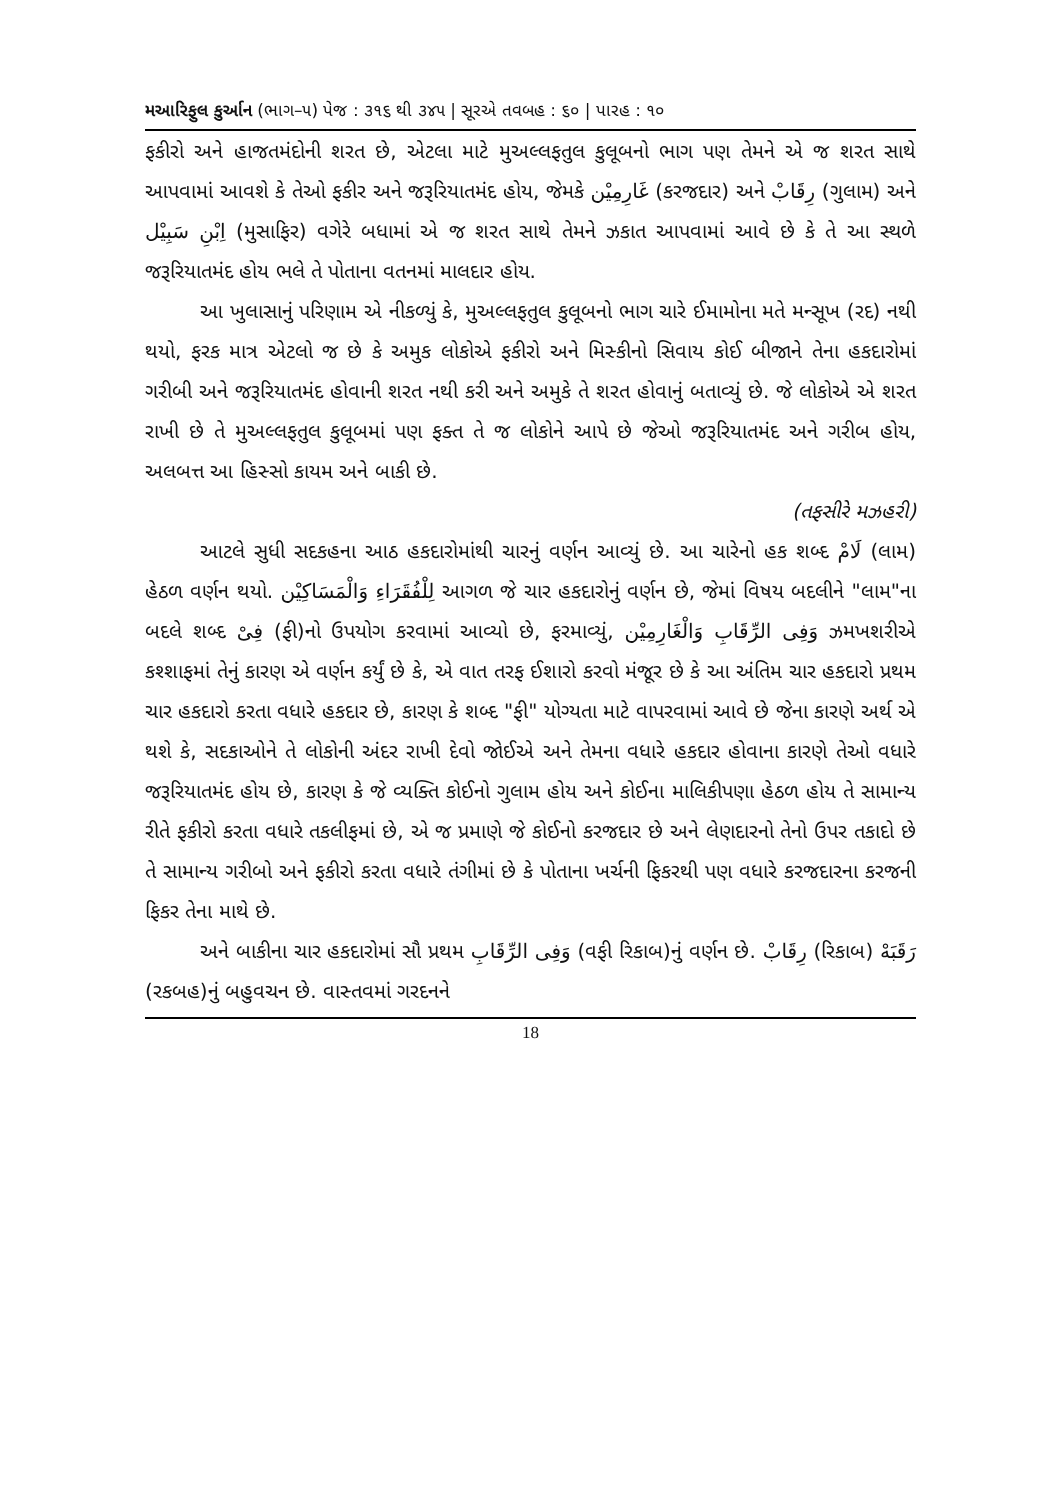મઆરિફુલ કુર્આન (ભાગ–૫) પેજ : ૩૧૬ થી ૩૪૫ | સૂરએ તવબહ : ૬૦ | પારહ : ૧૦
ફકીરો અને હાજતમંદોની શરત છે, એટલા માટે મુઅલ્લફતુલ કુલૂબનો ભાગ પણ તેમને એ જ શરત સાથે આપવામાં આવશે કે તેઓ ફકીર અને જરૂરિયાતમંદ હોય, જેમકે غَارِمِيْن (કરજદાર) અને رِقَابْ (ગુલામ) અને اِبْنِ سَبِيْل (મુસાફિર) વગેરે બધામાં એ જ શરત સાથે તેમને ઝકાત આપવામાં આવે છે કે તે આ સ્થળે જરૂરિયાતમંદ હોય ભલે તે પોતાના વતનમાં માલદાર હોય.
આ ખુલાસાનું પરિણામ એ નીકળ્યું કે, મુઅલ્લફતુલ કુલૂબનો ભાગ ચારે ઈમામોના મતે મન્સૂખ (રદ) નથી થયો, ફરક માત્ર એટલો જ છે કે અમુક લોકોએ ફકીરો અને મિસ્કીનો સિવાય કોઈ બીજાને તેના હકદારોમાં ગરીબી અને જરૂરિયાતમંદ હોવાની શરત નથી કરી અને અમુકે તે શરત હોવાનું બતાવ્યું છે. જે લોકોએ એ શરત રાખી છે તે મુઅલ્લફતુલ કુલૂબમાં પણ ફક્ત તે જ લોકોને આપે છે જેઓ જરૂરિયાતમંદ અને ગરીબ હોય, અલબત્ત આ હિસ્સો કાયમ અને બાકી છે.
(તફસીરે મઝહરી)
આટલે સુધી સદકહના આઠ હકદારોમાંથી ચારનું વર્ણન આવ્યું છે. આ ચારેનો હક શબ્દ لَامْ (લામ) હેઠળ વર્ણન થયો. لِلْفُقَرَاءِ وَالْمَسَاكِيْن આગળ જે ચાર હકદારોનું વર્ણન છે, જેમાં વિષય બદલીને "લામ"ના બદલે શબ્દ فِىْ (ફી)નો ઉપયોગ કરવામાં આવ્યો છે, ફરમાવ્યું, وَفِى الرِّقَابِ وَالْغَارِمِيْن ઝમખશરીએ કશ્શાફમાં તેનું કારણ એ વર્ણન કર્યું છે કે, એ વાત તરફ ઈશારો કરવો મંજૂર છે કે આ અંતિમ ચાર હકદારો પ્રથમ ચાર હકદારો કરતા વધારે હકદાર છે, કારણ કે શબ્દ "ફી" યોગ્યતા માટે વાપરવામાં આવે છે જેના કારણે અર્થ એ થશે કે, સદકાઓને તે લોકોની અંદર રાખી દેવો જોઈએ અને તેમના વધારે હકદાર હોવાના કારણે તેઓ વધારે જરૂરિયાતમંદ હોય છે, કારણ કે જે વ્યક્તિ કોઈનો ગુલામ હોય અને કોઈના માલિકીપણા હેઠળ હોય તે સામાન્ય રીતે ફકીરો કરતા વધારે તકલીફમાં છે, એ જ પ્રમાણે જે કોઈનો કરજદાર છે અને લેણદારનો તેનો ઉપર તકાદો છે તે સામાન્ય ગરીબો અને ફકીરો કરતા વધારે તંગીમાં છે કે પોતાના ખર્ચની ફિકરથી પણ વધારે કરજદારના કરજની ફિકર તેના માથે છે.
અને બાકીના ચાર હકદારોમાં સૌ પ્રથમ وَفِى الرِّقَابِ (વફી રિકાબ)નું વર્ણન છે. رِقَابْ (રિકાબ) رَقَبَهْ (રકબહ)નું બહુવચન છે. વાસ્તવમાં ગરદનને
18